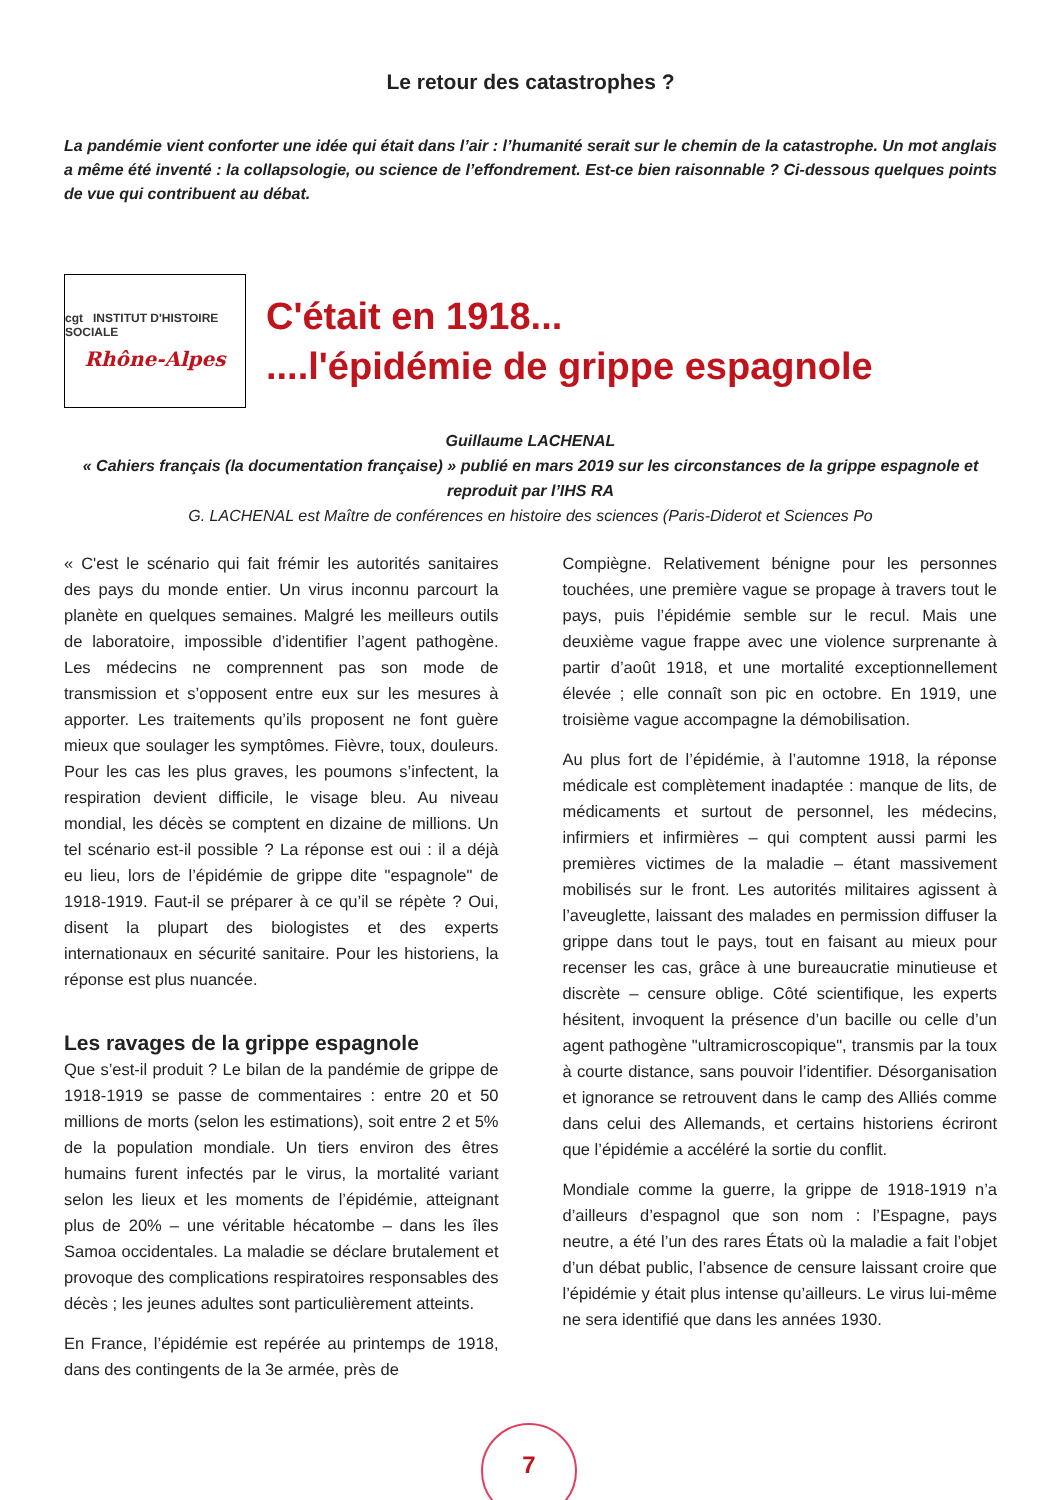Le retour des catastrophes ?
La pandémie vient conforter une idée qui était dans l’air : l’humanité serait sur le chemin de la catastrophe. Un mot anglais a même été inventé : la collapsologie, ou science de l’effondrement. Est-ce bien raisonnable ? Ci-dessous quelques points de vue qui contribuent au débat.
cgt INSTITUT D'HISTOIRE SOCIALE
Rhône-Alpes
C'était en 1918...
....l'épidémie de grippe espagnole
Guillaume LACHENAL
« Cahiers français (la documentation française) » publié en mars 2019 sur les circonstances de la grippe espagnole et reproduit par l’IHS RA
G. LACHENAL est Maître de conférences en histoire des sciences (Paris-Diderot et Sciences Po
« C'est le scénario qui fait frémir les autorités sanitaires des pays du monde entier. Un virus inconnu parcourt la planète en quelques semaines. Malgré les meilleurs outils de laboratoire, impossible d’identifier l’agent pathogène. Les médecins ne comprennent pas son mode de transmission et s’opposent entre eux sur les mesures à apporter. Les traitements qu’ils proposent ne font guère mieux que soulager les symptômes. Fièvre, toux, douleurs. Pour les cas les plus graves, les poumons s’infectent, la respiration devient difficile, le visage bleu. Au niveau mondial, les décès se comptent en dizaine de millions. Un tel scénario est-il possible ? La réponse est oui : il a déjà eu lieu, lors de l’épidémie de grippe dite "espagnole" de 1918-1919. Faut-il se préparer à ce qu’il se répète ? Oui, disent la plupart des biologistes et des experts internationaux en sécurité sanitaire. Pour les historiens, la réponse est plus nuancée.
Les ravages de la grippe espagnole
Que s’est-il produit ? Le bilan de la pandémie de grippe de 1918-1919 se passe de commentaires : entre 20 et 50 millions de morts (selon les estimations), soit entre 2 et 5% de la population mondiale. Un tiers environ des êtres humains furent infectés par le virus, la mortalité variant selon les lieux et les moments de l’épidémie, atteignant plus de 20% – une véritable hécatombe – dans les îles Samoa occidentales. La maladie se déclare brutalement et provoque des complications respiratoires responsables des décès ; les jeunes adultes sont particulièrement atteints.
En France, l’épidémie est repérée au printemps de 1918, dans des contingents de la 3e armée, près de
Compiègne. Relativement bénigne pour les personnes touchées, une première vague se propage à travers tout le pays, puis l’épidémie semble sur le recul. Mais une deuxième vague frappe avec une violence surprenante à partir d’août 1918, et une mortalité exceptionnellement élevée ; elle connaît son pic en octobre. En 1919, une troisième vague accompagne la démobilisation.
Au plus fort de l’épidémie, à l’automne 1918, la réponse médicale est complètement inadaptée : manque de lits, de médicaments et surtout de personnel, les médecins, infirmiers et infirmières – qui comptent aussi parmi les premières victimes de la maladie – étant massivement mobilisés sur le front. Les autorités militaires agissent à l’aveuglette, laissant des malades en permission diffuser la grippe dans tout le pays, tout en faisant au mieux pour recenser les cas, grâce à une bureaucratie minutieuse et discrète – censure oblige. Côté scientifique, les experts hésitent, invoquent la présence d’un bacille ou celle d’un agent pathogène "ultramicroscopique", transmis par la toux à courte distance, sans pouvoir l’identifier. Désorganisation et ignorance se retrouvent dans le camp des Alliés comme dans celui des Allemands, et certains historiens écriront que l’épidémie a accéléré la sortie du conflit.
Mondiale comme la guerre, la grippe de 1918-1919 n’a d’ailleurs d’espagnol que son nom : l’Espagne, pays neutre, a été l’un des rares États où la maladie a fait l’objet d’un débat public, l’absence de censure laissant croire que l’épidémie y était plus intense qu’ailleurs. Le virus lui-même ne sera identifié que dans les années 1930.
7